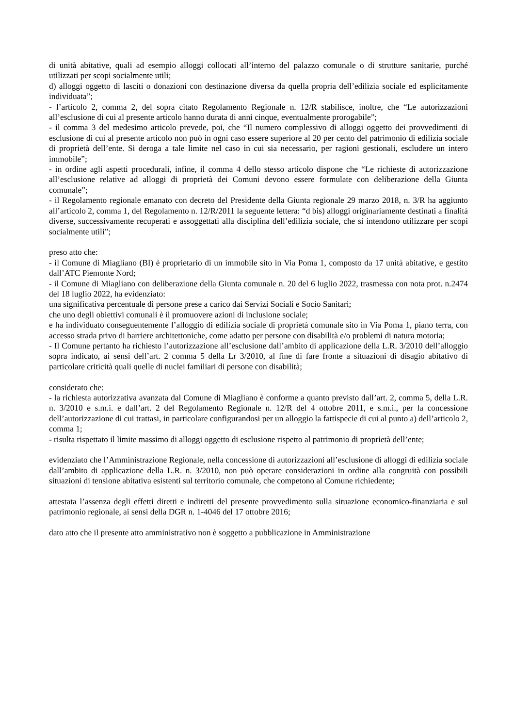di unità abitative, quali ad esempio alloggi collocati all’interno del palazzo comunale o di strutture sanitarie, purché utilizzati per scopi socialmente utili;
d) alloggi oggetto di lasciti o donazioni con destinazione diversa da quella propria dell’edilizia sociale ed esplicitamente individuata”;
- l’articolo 2, comma 2, del sopra citato Regolamento Regionale n. 12/R stabilisce, inoltre, che “Le autorizzazioni all’esclusione di cui al presente articolo hanno durata di anni cinque, eventualmente prorogabile”;
- il comma 3 del medesimo articolo prevede, poi, che “Il numero complessivo di alloggi oggetto dei provvedimenti di esclusione di cui al presente articolo non può in ogni caso essere superiore al 20 per cento del patrimonio di edilizia sociale di proprietà dell’ente. Si deroga a tale limite nel caso in cui sia necessario, per ragioni gestionali, escludere un intero immobile”;
- in ordine agli aspetti procedurali, infine, il comma 4 dello stesso articolo dispone che “Le richieste di autorizzazione all’esclusione relative ad alloggi di proprietà dei Comuni devono essere formulate con deliberazione della Giunta comunale”;
- il Regolamento regionale emanato con decreto del Presidente della Giunta regionale 29 marzo 2018, n. 3/R ha aggiunto all’articolo 2, comma 1, del Regolamento n. 12/R/2011 la seguente lettera: “d bis) alloggi originariamente destinati a finalità diverse, successivamente recuperati e assoggettati alla disciplina dell’edilizia sociale, che si intendono utilizzare per scopi socialmente utili”;
preso atto che:
- il Comune di Miagliano (BI) è proprietario di un immobile sito in Via Poma 1, composto da 17 unità abitative, e gestito dall’ATC Piemonte Nord;
- il Comune di Miagliano con deliberazione della Giunta comunale n. 20 del 6 luglio 2022, trasmessa con nota prot. n.2474 del 18 luglio 2022, ha evidenziato:
una significativa percentuale di persone prese a carico dai Servizi Sociali e Socio Sanitari;
che uno degli obiettivi comunali è il promuovere azioni di inclusione sociale;
e ha individuato conseguentemente l’alloggio di edilizia sociale di proprietà comunale sito in Via Poma 1, piano terra, con accesso strada privo di barriere architettoniche, come adatto per persone con disabilità e/o problemi di natura motoria;
- Il Comune pertanto ha richiesto l’autorizzazione all’esclusione dall’ambito di applicazione della L.R. 3/2010 dell’alloggio sopra indicato, ai sensi dell’art. 2 comma 5 della Lr 3/2010, al fine di fare fronte a situazioni di disagio abitativo di particolare criticità quali quelle di nuclei familiari di persone con disabilità;
considerato che:
- la richiesta autorizzativa avanzata dal Comune di Miagliano è conforme a quanto previsto dall’art. 2, comma 5, della L.R. n. 3/2010 e s.m.i. e dall’art. 2 del Regolamento Regionale n. 12/R del 4 ottobre 2011, e s.m.i., per la concessione dell’autorizzazione di cui trattasi, in particolare configurandosi per un alloggio la fattispecie di cui al punto a) dell’articolo 2, comma 1;
- risulta rispettato il limite massimo di alloggi oggetto di esclusione rispetto al patrimonio di proprietà dell’ente;
evidenziato che l’Amministrazione Regionale, nella concessione di autorizzazioni all’esclusione di alloggi di edilizia sociale dall’ambito di applicazione della L.R. n. 3/2010, non può operare considerazioni in ordine alla congruità con possibili situazioni di tensione abitativa esistenti sul territorio comunale, che competono al Comune richiedente;
attestata l’assenza degli effetti diretti e indiretti del presente provvedimento sulla situazione economico-finanziaria e sul patrimonio regionale, ai sensi della DGR n. 1-4046 del 17 ottobre 2016;
dato atto che il presente atto amministrativo non è soggetto a pubblicazione in Amministrazione